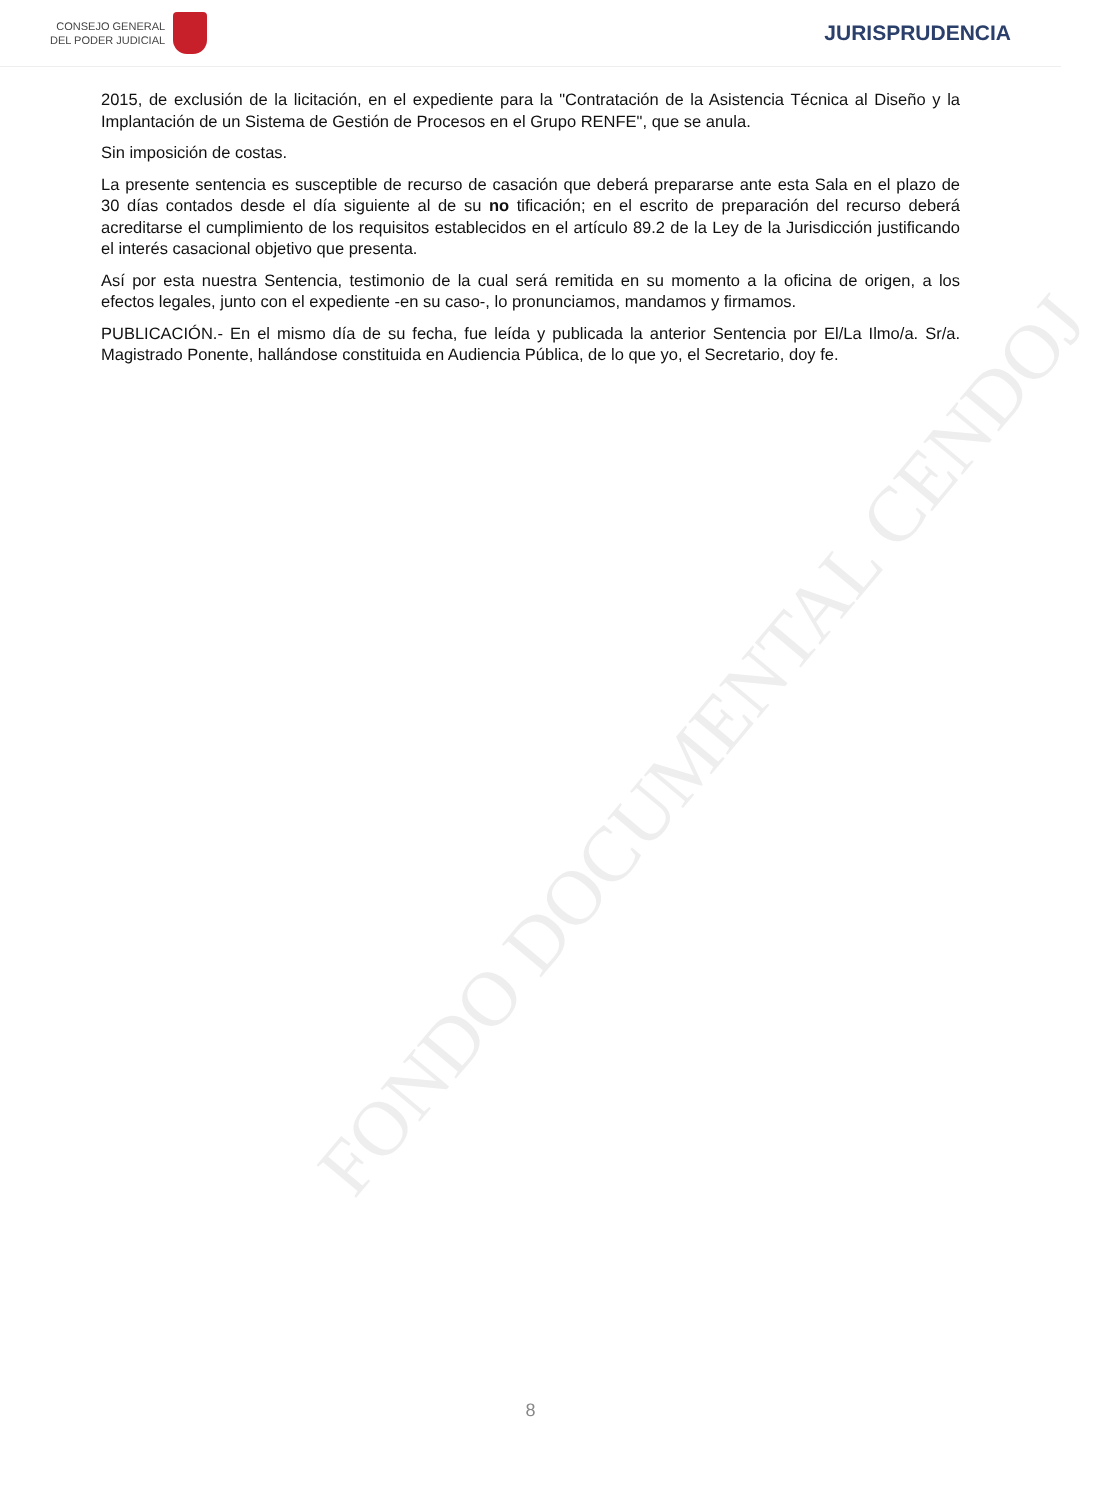FONDO DOCUMENTAL CENDOJ
CONSEJO GENERAL
DEL PODER JUDICIAL
JURISPRUDENCIA
2015, de exclusión de la licitación, en el expediente para la "Contratación de la Asistencia Técnica al Diseño y la Implantación de un Sistema de Gestión de Procesos en el Grupo RENFE", que se anula.
Sin imposición de costas.
La presente sentencia es susceptible de recurso de casación que deberá prepararse ante esta Sala en el plazo de 30 días contados desde el día siguiente al de su no tificación; en el escrito de preparación del recurso deberá acreditarse el cumplimiento de los requisitos establecidos en el artículo 89.2 de la Ley de la Jurisdicción justificando el interés casacional objetivo que presenta.
Así por esta nuestra Sentencia, testimonio de la cual será remitida en su momento a la oficina de origen, a los efectos legales, junto con el expediente -en su caso-, lo pronunciamos, mandamos y firmamos.
PUBLICACIÓN.- En el mismo día de su fecha, fue leída y publicada la anterior Sentencia por El/La Ilmo/a. Sr/a. Magistrado Ponente, hallándose constituida en Audiencia Pública, de lo que yo, el Secretario, doy fe.
8